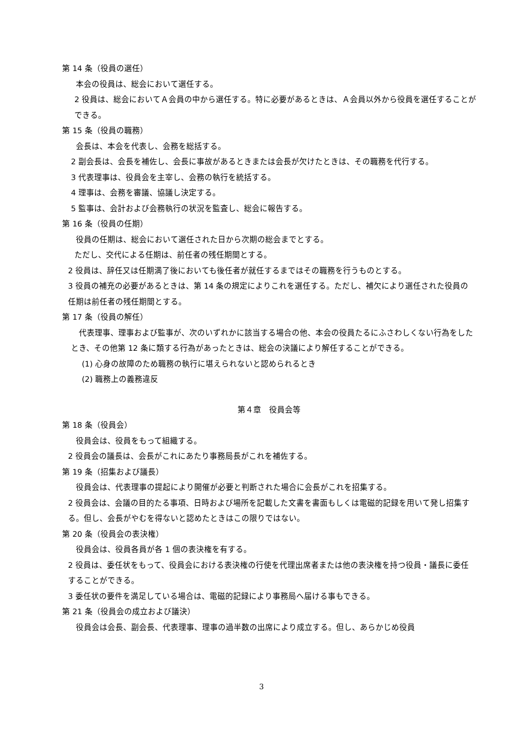第 14 条（役員の選任）
本会の役員は、総会において選任する。
2 役員は、総会においてＡ会員の中から選任する。特に必要があるときは、Ａ会員以外から役員を選任することができる。
第 15 条（役員の職務）
会長は、本会を代表し、会務を総括する。
2 副会長は、会長を補佐し、会長に事故があるときまたは会長が欠けたときは、その職務を代行する。
3 代表理事は、役員会を主宰し、会務の執行を統括する。
4 理事は、会務を審議、協議し決定する。
5 監事は、会計および会務執行の状況を監査し、総会に報告する。
第 16 条（役員の任期）
役員の任期は、総会において選任された日から次期の総会までとする。
ただし、交代による任期は、前任者の残任期間とする。
2 役員は、辞任又は任期満了後においても後任者が就任するまではその職務を行うものとする。
3 役員の補充の必要があるときは、第 14 条の規定によりこれを選任する。ただし、補欠により選任された役員の任期は前任者の残任期間とする。
第 17 条（役員の解任）
　代表理事、理事および監事が、次のいずれかに該当する場合の他、本会の役員たるにふさわしくない行為をしたとき、その他第 12 条に類する行為があったときは、総会の決議により解任することができる。
(1) 心身の故障のため職務の執行に堪えられないと認められるとき
(2) 職務上の義務違反
第４章　役員会等
第 18 条（役員会）
役員会は、役員をもって組織する。
2 役員会の議長は、会長がこれにあたり事務局長がこれを補佐する。
第 19 条（招集および議長）
役員会は、代表理事の提起により開催が必要と判断された場合に会長がこれを招集する。
2 役員会は、会議の目的たる事項、日時および場所を記載した文書を書面もしくは電磁的記録を用いて発し招集する。但し、会長がやむを得ないと認めたときはこの限りではない。
第 20 条（役員会の表決権）
役員会は、役員各員が各 1 個の表決権を有する。
2 役員は、委任状をもって、役員会における表決権の行使を代理出席者または他の表決権を持つ役員・議長に委任することができる。
3 委任状の要件を満足している場合は、電磁的記録により事務局へ届ける事もできる。
第 21 条（役員会の成立および議決）
役員会は会長、副会長、代表理事、理事の過半数の出席により成立する。但し、あらかじめ役員
3